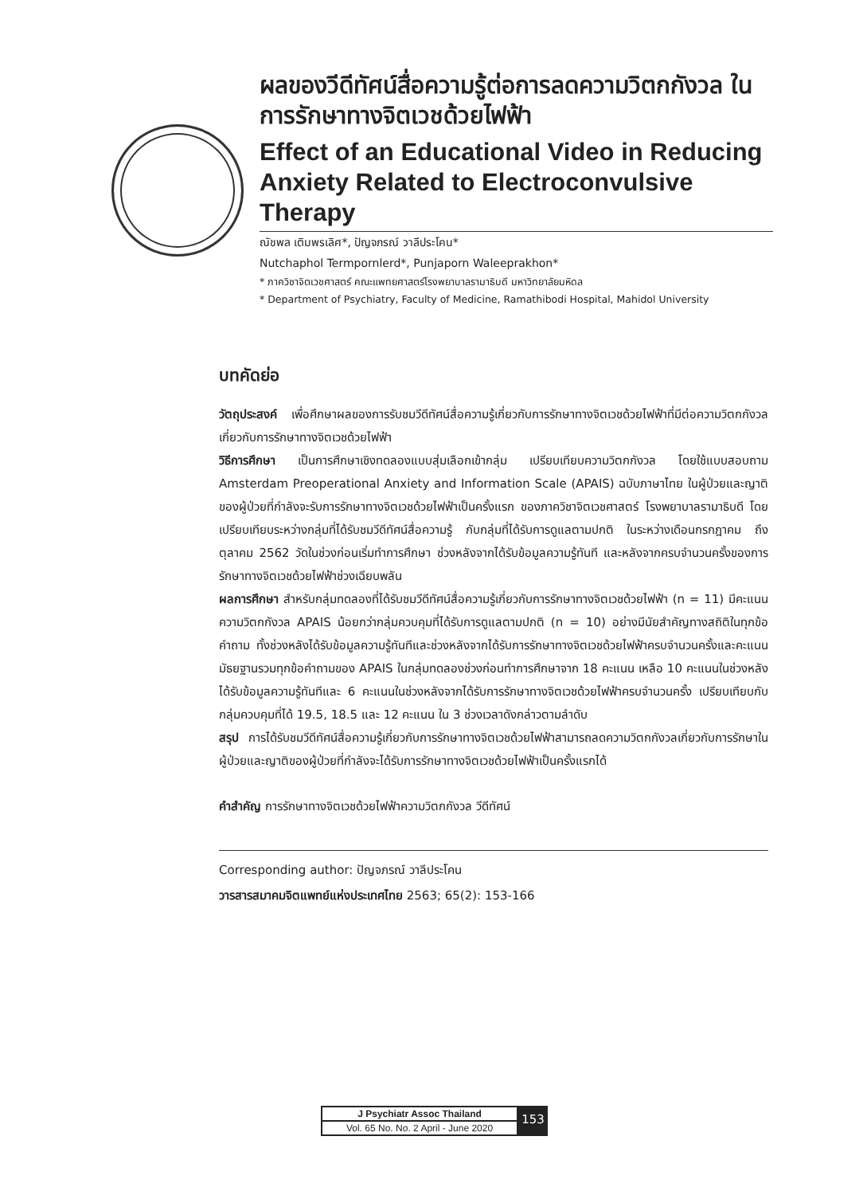ผลของวีดีทัศน์สื่อความรู้ต่อการลดความวิตกกังวล ในการรักษาทางจิตเวชด้วยไฟฟ้า
Effect of an Educational Video in Reducing Anxiety Related to Electroconvulsive Therapy
ณัชพล เติมพรเลิศ*, ปัญจภรณ์ วาลีประโคน*
Nutchaphol Termpornlerd*, Punjaporn Waleeprakhon*
* ภาควิชาจิตเวชศาสตร์ คณะแพทยศาสตร์โรงพยาบาลรามาธิบดี มหาวิทยาลัยมหิดล
* Department of Psychiatry, Faculty of Medicine, Ramathibodi Hospital, Mahidol University
บทคัดย่อ
วัตถุประสงค์ เพื่อศึกษาผลของการรับชมวีดีทัศน์สื่อความรู้เกี่ยวกับการรักษาทางจิตเวชด้วยไฟฟ้าที่มีต่อความวิตกกังวลเกี่ยวกับการรักษาทางจิตเวชด้วยไฟฟ้า
วิธีการศึกษา เป็นการศึกษาเชิงทดลองแบบสุ่มเลือกเข้ากลุ่ม เปรียบเทียบความวิตกกังวล โดยใช้แบบสอบถาม Amsterdam Preoperational Anxiety and Information Scale (APAIS) ฉบับภาษาไทย ในผู้ป่วยและญาติของผู้ป่วยที่กำลังจะรับการรักษาทางจิตเวชด้วยไฟฟ้าเป็นครั้งแรก ของภาควิชาจิตเวชศาสตร์ โรงพยาบาลรามาธิบดี โดยเปรียบเทียบระหว่างกลุ่มที่ได้รับชมวีดีทัศน์สื่อความรู้ กับกลุ่มที่ได้รับการดูแลตามปกติ ในระหว่างเดือนกรกฎาคม ถึงตุลาคม 2562 วัดในช่วงก่อนเริ่มทำการศึกษา ช่วงหลังจากได้รับข้อมูลความรู้ทันที และหลังจากครบจำนวนครั้งของการรักษาทางจิตเวชด้วยไฟฟ้าช่วงเฉียบพลัน
ผลการศึกษา สำหรับกลุ่มทดลองที่ได้รับชมวีดีทัศน์สื่อความรู้เกี่ยวกับการรักษาทางจิตเวชด้วยไฟฟ้า (n = 11) มีคะแนนความวิตกกังวล APAIS น้อยกว่ากลุ่มควบคุมที่ได้รับการดูแลตามปกติ (n = 10) อย่างมีนัยสำคัญทางสถิติในทุกข้อคำถาม ทั้งช่วงหลังได้รับข้อมูลความรู้ทันทีและช่วงหลังจากได้รับการรักษาทางจิตเวชด้วยไฟฟ้าครบจำนวนครั้งและคะแนนมัธยฐานรวมทุกข้อคำถามของ APAIS ในกลุ่มทดลองช่วงก่อนทำการศึกษาจาก 18 คะแนน เหลือ 10 คะแนนในช่วงหลังได้รับข้อมูลความรู้ทันทีและ 6 คะแนนในช่วงหลังจากได้รับการรักษาทางจิตเวชด้วยไฟฟ้าครบจำนวนครั้ง เปรียบเทียบกับกลุ่มควบคุมที่ได้ 19.5, 18.5 และ 12 คะแนน ใน 3 ช่วงเวลาดังกล่าวตามลำดับ
สรุป การได้รับชมวีดีทัศน์สื่อความรู้เกี่ยวกับการรักษาทางจิตเวชด้วยไฟฟ้าสามารถลดความวิตกกังวลเกี่ยวกับการรักษาในผู้ป่วยและญาติของผู้ป่วยที่กำลังจะได้รับการรักษาทางจิตเวชด้วยไฟฟ้าเป็นครั้งแรกได้
คำสำคัญ การรักษาทางจิตเวชด้วยไฟฟ้าความวิตกกังวล วีดีทัศน์
Corresponding author: ปัญจภรณ์ วาลีประโคน
วารสารสมาคมจิตแพทย์แห่งประเทศไทย 2563; 65(2): 153-166
| J Psychiatr Assoc Thailand |
| Vol. 65 No. No. 2 April - June 2020 |
153